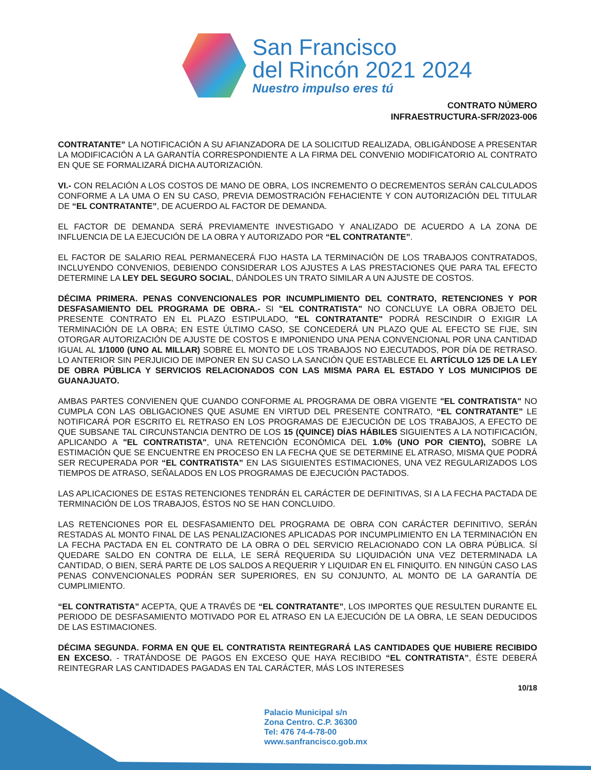San Francisco
del Rincón 2021 2024
Nuestro impulso eres tú
CONTRATO NÚMERO
INFRAESTRUCTURA-SFR/2023-006
CONTRATANTE” LA NOTIFICACIÓN A SU AFIANZADORA DE LA SOLICITUD REALIZADA, OBLIGÁNDOSE A PRESENTAR LA MODIFICACIÓN A LA GARANTÍA CORRESPONDIENTE A LA FIRMA DEL CONVENIO MODIFICATORIO AL CONTRATO EN QUE SE FORMALIZARÁ DICHA AUTORIZACIÓN.
VI.- CON RELACIÓN A LOS COSTOS DE MANO DE OBRA, LOS INCREMENTO O DECREMENTOS SERÁN CALCULADOS CONFORME A LA UMA O EN SU CASO, PREVIA DEMOSTRACIÓN FEHACIENTE Y CON AUTORIZACIÓN DEL TITULAR DE “EL CONTRATANTE”, DE ACUERDO AL FACTOR DE DEMANDA.
EL FACTOR DE DEMANDA SERÁ PREVIAMENTE INVESTIGADO Y ANALIZADO DE ACUERDO A LA ZONA DE INFLUENCIA DE LA EJECUCIÓN DE LA OBRA Y AUTORIZADO POR “EL CONTRATANTE”.
EL FACTOR DE SALARIO REAL PERMANECERÁ FIJO HASTA LA TERMINACIÓN DE LOS TRABAJOS CONTRATADOS, INCLUYENDO CONVENIOS, DEBIENDO CONSIDERAR LOS AJUSTES A LAS PRESTACIONES QUE PARA TAL EFECTO DETERMINE LA LEY DEL SEGURO SOCIAL, DÁNDOLES UN TRATO SIMILAR A UN AJUSTE DE COSTOS.
DÉCIMA PRIMERA. PENAS CONVENCIONALES POR INCUMPLIMIENTO DEL CONTRATO, RETENCIONES Y POR DESFASAMIENTO DEL PROGRAMA DE OBRA.- SI "EL CONTRATISTA" NO CONCLUYE LA OBRA OBJETO DEL PRESENTE CONTRATO EN EL PLAZO ESTIPULADO, "EL CONTRATANTE" PODRÁ RESCINDIR O EXIGIR LA TERMINACIÓN DE LA OBRA; EN ESTE ÚLTIMO CASO, SE CONCEDERÁ UN PLAZO QUE AL EFECTO SE FIJE, SIN OTORGAR AUTORIZACIÓN DE AJUSTE DE COSTOS E IMPONIENDO UNA PENA CONVENCIONAL POR UNA CANTIDAD IGUAL AL 1/1000 (UNO AL MILLAR) SOBRE EL MONTO DE LOS TRABAJOS NO EJECUTADOS, POR DÍA DE RETRASO. LO ANTERIOR SIN PERJUICIO DE IMPONER EN SU CASO LA SANCIÓN QUE ESTABLECE EL ARTÍCULO 125 DE LA LEY DE OBRA PÚBLICA Y SERVICIOS RELACIONADOS CON LAS MISMA PARA EL ESTADO Y LOS MUNICIPIOS DE GUANAJUATO.
AMBAS PARTES CONVIENEN QUE CUANDO CONFORME AL PROGRAMA DE OBRA VIGENTE "EL CONTRATISTA" NO CUMPLA CON LAS OBLIGACIONES QUE ASUME EN VIRTUD DEL PRESENTE CONTRATO, “EL CONTRATANTE” LE NOTIFICARÁ POR ESCRITO EL RETRASO EN LOS PROGRAMAS DE EJECUCIÓN DE LOS TRABAJOS, A EFECTO DE QUE SUBSANE TAL CIRCUNSTANCIA DENTRO DE LOS 15 (QUINCE) DÍAS HÁBILES SIGUIENTES A LA NOTIFICACIÓN, APLICANDO A "EL CONTRATISTA", UNA RETENCIÓN ECONÓMICA DEL 1.0% (UNO POR CIENTO), SOBRE LA ESTIMACIÓN QUE SE ENCUENTRE EN PROCESO EN LA FECHA QUE SE DETERMINE EL ATRASO, MISMA QUE PODRÁ SER RECUPERADA POR “EL CONTRATISTA” EN LAS SIGUIENTES ESTIMACIONES, UNA VEZ REGULARIZADOS LOS TIEMPOS DE ATRASO, SEÑALADOS EN LOS PROGRAMAS DE EJECUCIÓN PACTADOS.
LAS APLICACIONES DE ESTAS RETENCIONES TENDRÁN EL CARÁCTER DE DEFINITIVAS, SI A LA FECHA PACTADA DE TERMINACIÓN DE LOS TRABAJOS, ÉSTOS NO SE HAN CONCLUIDO.
LAS RETENCIONES POR EL DESFASAMIENTO DEL PROGRAMA DE OBRA CON CARÁCTER DEFINITIVO, SERÁN RESTADAS AL MONTO FINAL DE LAS PENALIZACIONES APLICADAS POR INCUMPLIMIENTO EN LA TERMINACIÓN EN LA FECHA PACTADA EN EL CONTRATO DE LA OBRA O DEL SERVICIO RELACIONADO CON LA OBRA PÚBLICA. SÍ QUEDARE SALDO EN CONTRA DE ELLA, LE SERÁ REQUERIDA SU LIQUIDACIÓN UNA VEZ DETERMINADA LA CANTIDAD, O BIEN, SERÁ PARTE DE LOS SALDOS A REQUERIR Y LIQUIDAR EN EL FINIQUITO. EN NINGÚN CASO LAS PENAS CONVENCIONALES PODRÁN SER SUPERIORES, EN SU CONJUNTO, AL MONTO DE LA GARANTÍA DE CUMPLIMIENTO.
“EL CONTRATISTA” ACEPTA, QUE A TRAVÉS DE “EL CONTRATANTE”, LOS IMPORTES QUE RESULTEN DURANTE EL PERIODO DE DESFASAMIENTO MOTIVADO POR EL ATRASO EN LA EJECUCIÓN DE LA OBRA, LE SEAN DEDUCIDOS DE LAS ESTIMACIONES.
DÉCIMA SEGUNDA. FORMA EN QUE EL CONTRATISTA REINTEGRARÁ LAS CANTIDADES QUE HUBIERE RECIBIDO EN EXCESO. - TRATÁNDOSE DE PAGOS EN EXCESO QUE HAYA RECIBIDO “EL CONTRATISTA”, ÉSTE DEBERÁ REINTEGRAR LAS CANTIDADES PAGADAS EN TAL CARÁCTER, MÁS LOS INTERESES
10/18
Palacio Municipal s/n
Zona Centro. C.P. 36300
Tel: 476 74-4-78-00
www.sanfrancisco.gob.mx